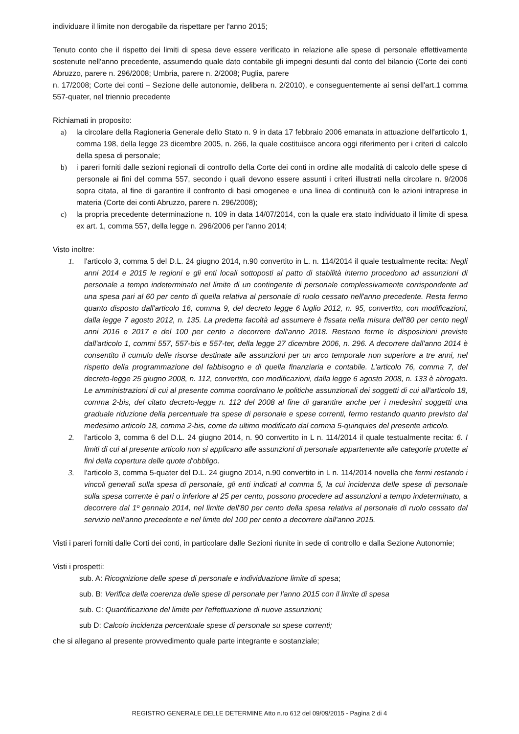individuare il limite non derogabile da rispettare per l'anno 2015;
Tenuto conto che il rispetto dei limiti di spesa deve essere verificato in relazione alle spese di personale effettivamente sostenute nell'anno precedente, assumendo quale dato contabile gli impegni desunti dal conto del bilancio (Corte dei conti Abruzzo, parere n. 296/2008; Umbria, parere n. 2/2008; Puglia, parere
n. 17/2008; Corte dei conti – Sezione delle autonomie, delibera n. 2/2010), e conseguentemente ai sensi dell'art.1 comma 557-quater, nel triennio precedente
Richiamati in proposito:
a) la circolare della Ragioneria Generale dello Stato n. 9 in data 17 febbraio 2006 emanata in attuazione dell'articolo 1, comma 198, della legge 23 dicembre 2005, n. 266, la quale costituisce ancora oggi riferimento per i criteri di calcolo della spesa di personale;
b) i pareri forniti dalle sezioni regionali di controllo della Corte dei conti in ordine alle modalità di calcolo delle spese di personale ai fini del comma 557, secondo i quali devono essere assunti i criteri illustrati nella circolare n. 9/2006 sopra citata, al fine di garantire il confronto di basi omogenee e una linea di continuità con le azioni intraprese in materia (Corte dei conti Abruzzo, parere n. 296/2008);
c) la propria precedente determinazione n. 109 in data 14/07/2014, con la quale era stato individuato il limite di spesa ex art. 1, comma 557, della legge n. 296/2006 per l'anno 2014;
Visto inoltre:
1. l'articolo 3, comma 5 del D.L. 24 giugno 2014, n.90 convertito in L. n. 114/2014 il quale testualmente recita: Negli anni 2014 e 2015 le regioni e gli enti locali sottoposti al patto di stabilità interno procedono ad assunzioni di personale a tempo indeterminato nel limite di un contingente di personale complessivamente corrispondente ad una spesa pari al 60 per cento di quella relativa al personale di ruolo cessato nell'anno precedente. Resta fermo quanto disposto dall'articolo 16, comma 9, del decreto legge 6 luglio 2012, n. 95, convertito, con modificazioni, dalla legge 7 agosto 2012, n. 135. La predetta facoltà ad assumere è fissata nella misura dell'80 per cento negli anni 2016 e 2017 e del 100 per cento a decorrere dall'anno 2018. Restano ferme le disposizioni previste dall'articolo 1, commi 557, 557-bis e 557-ter, della legge 27 dicembre 2006, n. 296. A decorrere dall'anno 2014 è consentito il cumulo delle risorse destinate alle assunzioni per un arco temporale non superiore a tre anni, nel rispetto della programmazione del fabbisogno e di quella finanziaria e contabile. L'articolo 76, comma 7, del decreto-legge 25 giugno 2008, n. 112, convertito, con modificazioni, dalla legge 6 agosto 2008, n. 133 è abrogato. Le amministrazioni di cui al presente comma coordinano le politiche assunzionali dei soggetti di cui all'articolo 18, comma 2-bis, del citato decreto-legge n. 112 del 2008 al fine di garantire anche per i medesimi soggetti una graduale riduzione della percentuale tra spese di personale e spese correnti, fermo restando quanto previsto dal medesimo articolo 18, comma 2-bis, come da ultimo modificato dal comma 5-quinquies del presente articolo.
2. l'articolo 3, comma 6 del D.L. 24 giugno 2014, n. 90 convertito in L n. 114/2014 il quale testualmente recita: 6. I limiti di cui al presente articolo non si applicano alle assunzioni di personale appartenente alle categorie protette ai fini della copertura delle quote d'obbligo.
3. l'articolo 3, comma 5-quater del D.L. 24 giugno 2014, n.90 convertito in L n. 114/2014 novella che fermi restando i vincoli generali sulla spesa di personale, gli enti indicati al comma 5, la cui incidenza delle spese di personale sulla spesa corrente è pari o inferiore al 25 per cento, possono procedere ad assunzioni a tempo indeterminato, a decorrere dal 1º gennaio 2014, nel limite dell'80 per cento della spesa relativa al personale di ruolo cessato dal servizio nell'anno precedente e nel limite del 100 per cento a decorrere dall'anno 2015.
Visti i pareri forniti dalle Corti dei conti, in particolare dalle Sezioni riunite in sede di controllo e dalla Sezione Autonomie;
Visti i prospetti:
sub. A: Ricognizione delle spese di personale e individuazione limite di spesa;
sub. B: Verifica della coerenza delle spese di personale per l'anno 2015 con il limite di spesa
sub. C: Quantificazione del limite per l'effettuazione di nuove assunzioni;
sub D: Calcolo incidenza percentuale spese di personale su spese correnti;
che si allegano al presente provvedimento quale parte integrante e sostanziale;
REGISTRO GENERALE DELLE DETERMINE Atto n.ro 612 del 09/09/2015 - Pagina 2 di 4